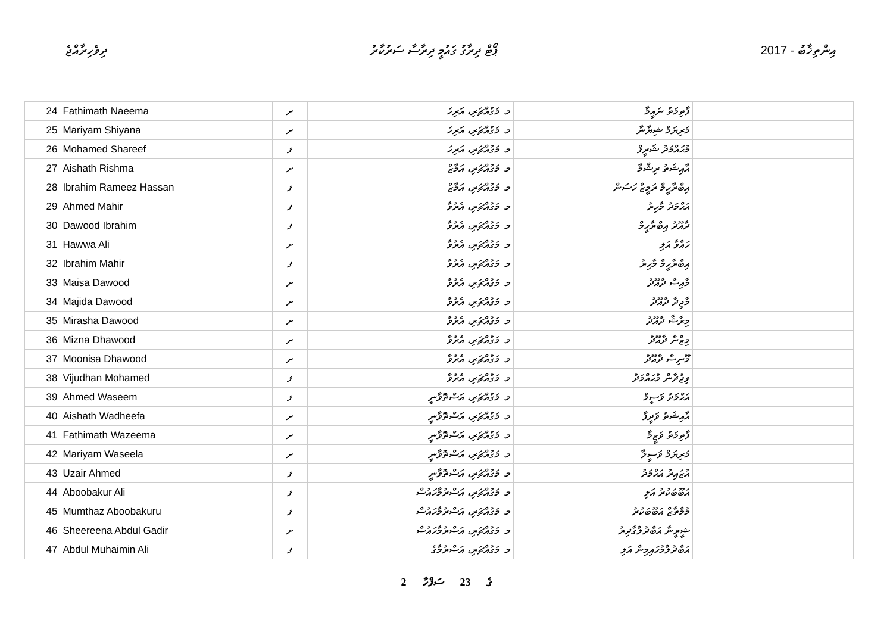ދިވެހިރާއްޖެ ޕޯޓް ދިރާގު ގައުމީ ދިރާސާ ސަރުކާރު 2017 - އިންތިޚާބު
| 24 | Fathimath Naeema | ށ | މ. މަގުއްޗަރި، އަރިހަ | ފާތިމަތު ނައީމާ | | |
| 25 | Mariyam Shiyana | ށ | މ. މަގުއްޗަރި، އަރިހަ | މަރިޔަމް ޝިޔާނާ | | |
| 26 | Mohamed Shareef | ފ | މ. މަގުއްޗަރި، އަރިހަ | މުޙައްމަދު ޝަރީފް | | |
| 27 | Aishath Rishma | ށ | މ. މަގުއްޗަރި، އަމާޒް | އާއިޝަތު ރިޝްމާ | | |
| 28 | Ibrahim Rameez Hassan | ފ | މ. މަގުއްޗަރި، އަމާޒް | އިބްރާހީމް ރަމީޒް ހަސަން | | |
| 29 | Ahmed Mahir | ފ | މ. މަގުއްޗަރި، އެރުވާ | އަޙްމަދު މާހިރު | | |
| 30 | Dawood Ibrahim | ފ | މ. މަގުއްޗަރި، އެރުވާ | ދާއޫދު އިބްރާހީމް | | |
| 31 | Hawwa Ali | ށ | މ. މަގުއްޗަރި، އެރުވާ | ހައްވާ އަލި | | |
| 32 | Ibrahim Mahir | ފ | މ. މަގުއްޗަރި، އެރުވާ | އިބްރާހީމް މާހިރު | | |
| 33 | Maisa Dawood | ށ | މ. މަގުއްޗަރި، އެރުވާ | މާއިސާ ދާއޫދު | | |
| 34 | Majida Dawood | ށ | މ. މަގުއްޗަރި، އެރުވާ | މާޖިދާ ދާއޫދު | | |
| 35 | Mirasha Dawood | ށ | މ. މަގުއްޗަރި، އެރުވާ | މިރާޝާ ދާއޫދު | | |
| 36 | Mizna Dhawood | ށ | މ. މަގުއްޗަރި، އެރުވާ | މިޒްނާ ދާއޫދު | | |
| 37 | Moonisa Dhawood | ށ | މ. މަގުއްޗަރި، އެރުވާ | މޫނިސާ ދާއޫދު | | |
| 38 | Vijudhan Mohamed | ފ | މ. މަގުއްޗަރި، އެރުވާ | ވިޖުދާން މުޙައްމަދު | | |
| 39 | Ahmed Waseem | ފ | މ. މަގުއްޗަރި، އަސްތޮވާނީ | އަޙްމަދު ވަސީމް | | |
| 40 | Aishath Wadheefa | ށ | މ. މަގުއްޗަރި، އަސްތޮވާނީ | އާއިޝަތު ވަދީފާ | | |
| 41 | Fathimath Wazeema | ށ | މ. މަގުއްޗަރި، އަސްތޮވާނީ | ފާތިމަތު ވަޒީމާ | | |
| 42 | Mariyam Waseela | ށ | މ. މަގުއްޗަރި، އަސްތޮވާނީ | މަރިޔަމް ވަސީލާ | | |
| 43 | Uzair Ahmed | ފ | މ. މަގުއްޗަރި، އަސްތޮވާނީ | އުޒައިރު އަޙްމަދު | | |
| 44 | Aboobakur Ali | ފ | މ. މަގުއްޗަރި، އަސްރުމާހައުސް | އަބޫބަކުރު އަލި | | |
| 45 | Mumthaz Aboobakuru | ފ | މ. މަގުއްޗަރި، އަސްރުމާހައުސް | މުމްތާޒް އަބޫބަކުރު | | |
| 46 | Sheereena Abdul Gadir | ށ | މ. މަގުއްޗަރި، އަސްރުމާހައުސް | ޝީރީނާ އަބްދުލްގާދިރު | | |
| 47 | Abdul Muhaimin Ali | ފ | މ. މަގުއްޗަރި، އަސްރުމާގެ | އަބްދުލްމުހައިމިން އަލި | | |
2 ގެ 23 ސަފްހާ